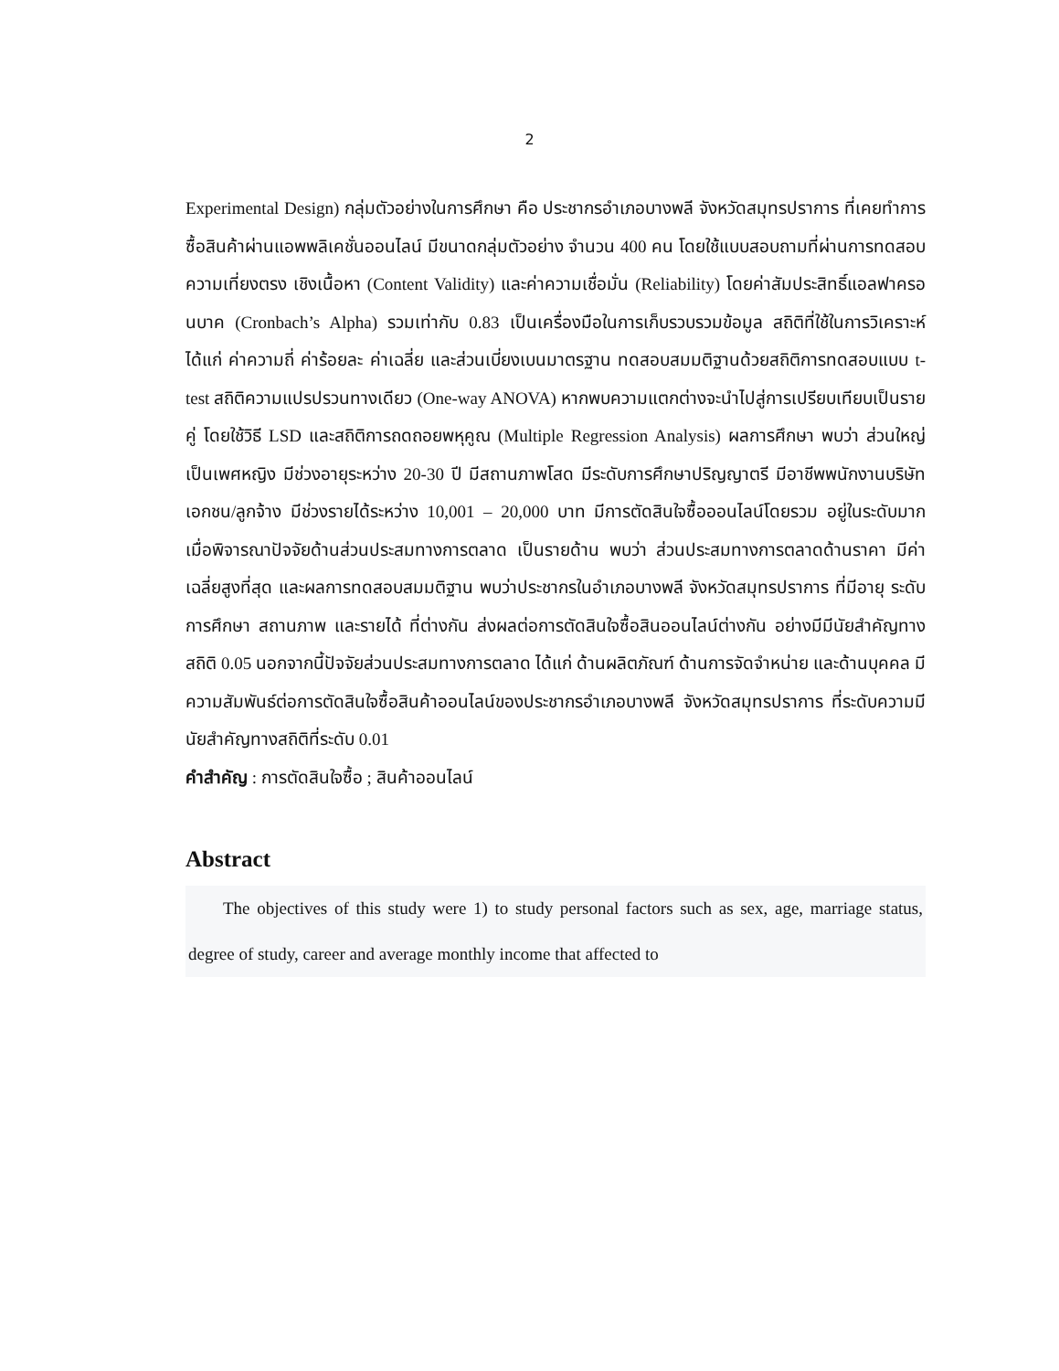2
Experimental Design) กลุ่มตัวอย่างในการศึกษา คือ ประชากรอำเภอบางพลี จังหวัดสมุทรปราการ ที่เคยทำการซื้อสินค้าผ่านแอพพลิเคชั่นออนไลน์ มีขนาดกลุ่มตัวอย่าง จำนวน 400 คน โดยใช้แบบสอบถามที่ผ่านการทดสอบความเที่ยงตรง เชิงเนื้อหา (Content Validity) และค่าความเชื่อมั่น (Reliability) โดยค่าสัมประสิทธิ์แอลฟาครอนบาค (Cronbach’s Alpha) รวมเท่ากับ 0.83 เป็นเครื่องมือในการเก็บรวบรวมข้อมูล สถิติที่ใช้ในการวิเคราะห์ ได้แก่ ค่าความถี่ ค่าร้อยละ ค่าเฉลี่ย และส่วนเบี่ยงเบนมาตรฐาน ทดสอบสมมติฐานด้วยสถิติการทดสอบแบบ t-test สถิติความแปรปรวนทางเดียว (One-way ANOVA) หากพบความแตกต่างจะนำไปสู่การเปรียบเทียบเป็นรายคู่ โดยใช้วิธี LSD และสถิติการถดถอยพหุคูณ (Multiple Regression Analysis) ผลการศึกษา พบว่า ส่วนใหญ่เป็นเพศหญิง มีช่วงอายุระหว่าง 20-30 ปี มีสถานภาพโสด มีระดับการศึกษาปริญญาตรี มีอาชีพพนักงานบริษัทเอกชน/ลูกจ้าง มีช่วงรายได้ระหว่าง 10,001 – 20,000 บาท มีการตัดสินใจซื้อออนไลน์โดยรวม อยู่ในระดับมาก เมื่อพิจารณาปัจจัยด้านส่วนประสมทางการตลาด เป็นรายด้าน พบว่า ส่วนประสมทางการตลาดด้านราคา มีค่าเฉลี่ยสูงที่สุด และผลการทดสอบสมมติฐาน พบว่าประชากรในอำเภอบางพลี จังหวัดสมุทรปราการ ที่มีอายุ ระดับการศึกษา สถานภาพ และรายได้ ที่ต่างกัน ส่งผลต่อการตัดสินใจซื้อสินออนไลน์ต่างกัน อย่างมีมีนัยสำคัญทางสถิติ 0.05 นอกจากนี้ปัจจัยส่วนประสมทางการตลาด ได้แก่ ด้านผลิตภัณฑ์ ด้านการจัดจำหน่าย และด้านบุคคล มีความสัมพันธ์ต่อการตัดสินใจซื้อสินค้าออนไลน์ของประชากรอำเภอบางพลี จังหวัดสมุทรปราการ ที่ระดับความมีนัยสำคัญทางสถิติที่ระดับ 0.01
คำสำคัญ : การตัดสินใจซื้อ ; สินค้าออนไลน์
Abstract
  The objectives of this study were 1) to study personal factors such as sex, age, marriage status, degree of study, career and average monthly income that affected to